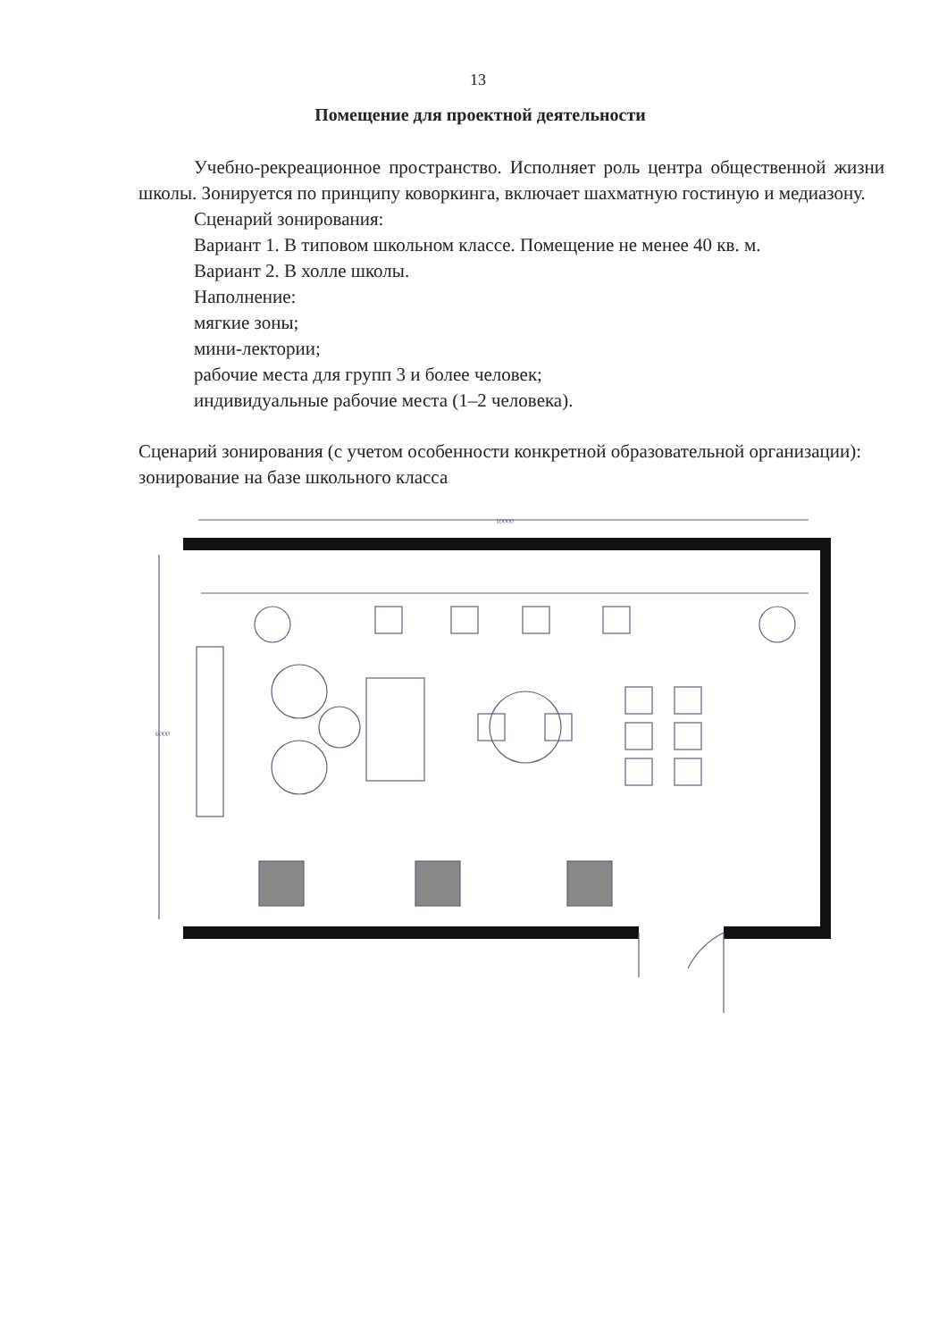13
Помещение для проектной деятельности
Учебно-рекреационное пространство. Исполняет роль центра общественной жизни школы. Зонируется по принципу коворкинга, включает шахматную гостиную и медиазону.
Сценарий зонирования:
Вариант 1. В типовом школьном классе. Помещение не менее 40 кв. м.
Вариант 2. В холле школы.
Наполнение:
мягкие зоны;
мини-лектории;
рабочие места для групп 3 и более человек;
индивидуальные рабочие места (1–2 человека).
Сценарий зонирования (с учетом особенности конкретной образовательной организации):
зонирование на базе школьного класса
10000
6000